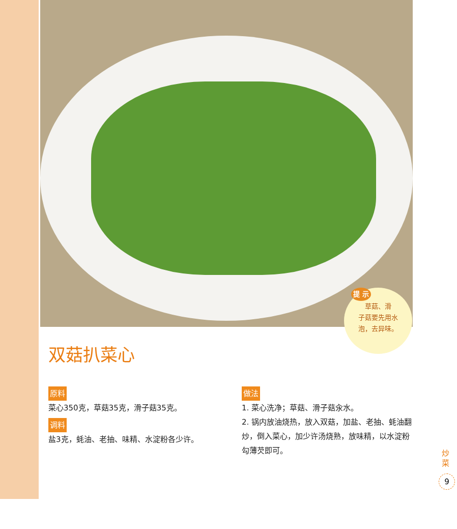提 示
草菇、滑
子菇要先用水
泡，去异味。
双菇扒菜心
原料
菜心350克，草菇35克，滑子菇35克。
调料
盐3克，蚝油、老抽、味精、水淀粉各少许。
做法
1. 菜心洗净；草菇、滑子菇汆水。
2. 锅内放油烧热，放入双菇，加盐、老抽、蚝油翻炒，倒入菜心，加少许汤烧熟，放味精，以水淀粉勾薄芡即可。
炒菜
9